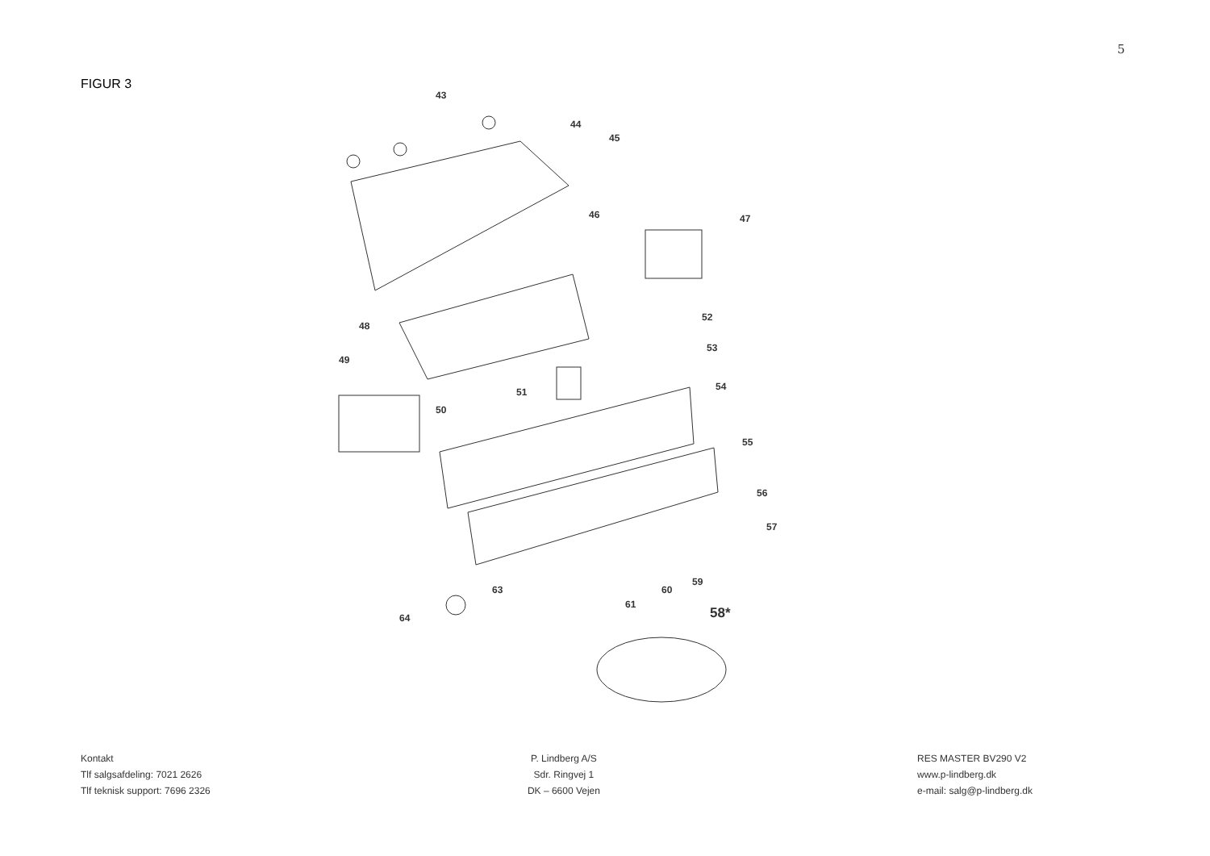5
FIGUR 3
43
44
45
46
47
48
49
52
53
51
50
54
55
56
57
59
60
61
63
64
58*
Kontakt
Tlf salgsafdeling: 7021 2626
Tlf teknisk support: 7696 2326
P. Lindberg A/S
Sdr. Ringvej 1
DK – 6600 Vejen
RES MASTER BV290 V2
www.p-lindberg.dk
e-mail: salg@p-lindberg.dk